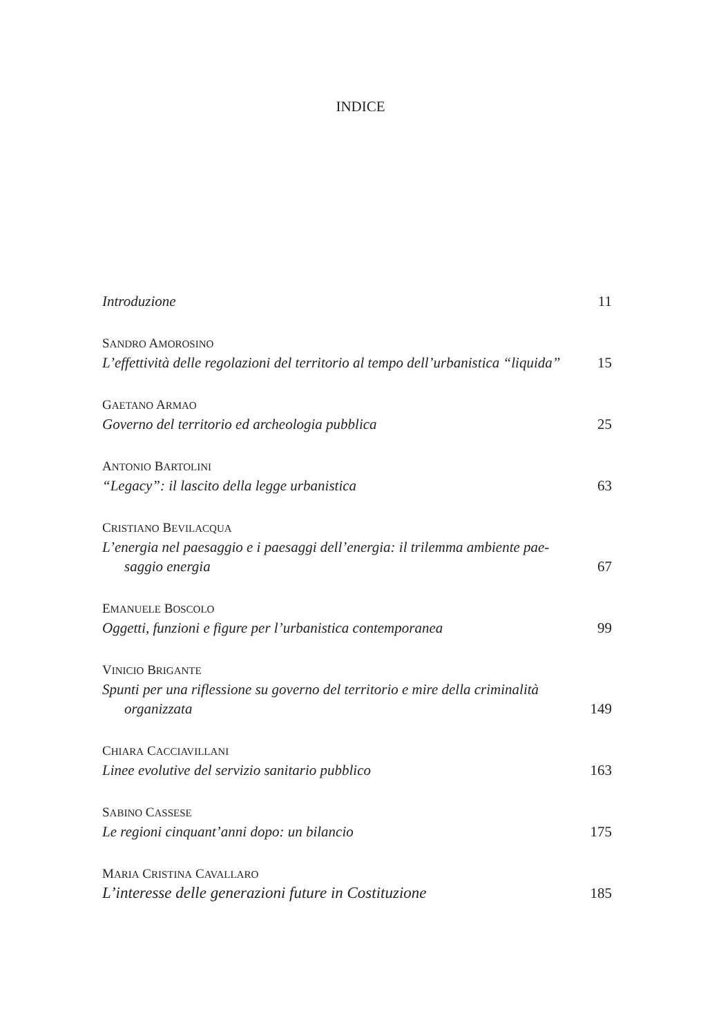INDICE
Introduzione 11
SANDRO AMOROSINO
L’effettività delle regolazioni del territorio al tempo dell’urbanistica “liquida” 15
GAETANO ARMAO
Governo del territorio ed archeologia pubblica 25
ANTONIO BARTOLINI
“Legacy”: il lascito della legge urbanistica 63
CRISTIANO BEVILACQUA
L’energia nel paesaggio e i paesaggi dell’energia: il trilemma ambiente pae-
saggio energia 67
EMANUELE BOSCOLO
Oggetti, funzioni e figure per l’urbanistica contemporanea 99
VINICIO BRIGANTE
Spunti per una riflessione su governo del territorio e mire della criminalità
organizzata 149
CHIARA CACCIAVILLANI
Linee evolutive del servizio sanitario pubblico 163
SABINO CASSESE
Le regioni cinquant’anni dopo: un bilancio 175
MARIA CRISTINA CAVALLARO
L’interesse delle generazioni future in Costituzione 185